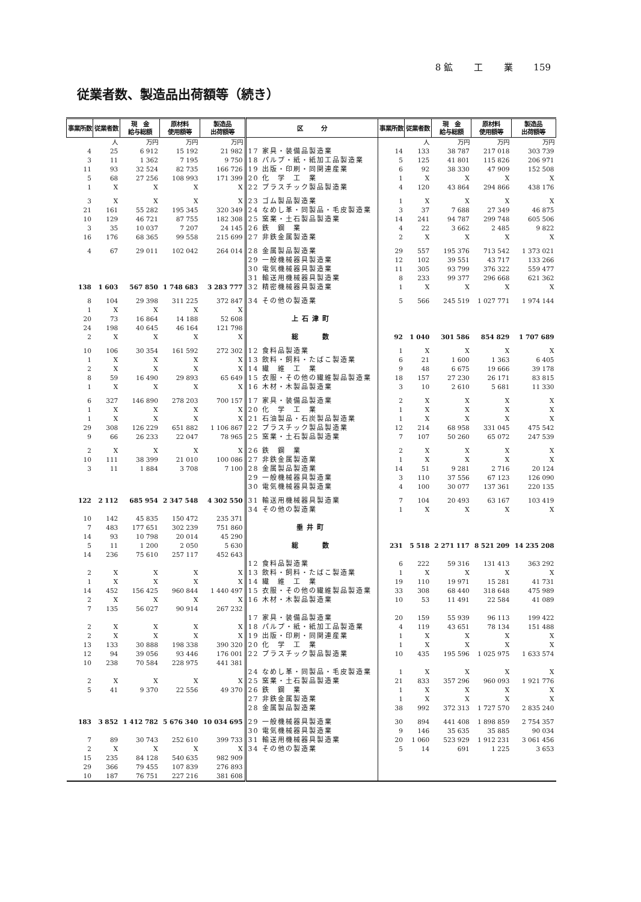8 鉱 工 業 159
従業者数、製造品出荷額等（続き）
| 事業所数 | 従業者数 | 現 金 給与総額 | 原材料 使用額等 | 製造品 出荷額等 | 区 分 | 事業所数 | 従業者数 | 現 金 給与総額 | 原材料 使用額等 | 製造品 出荷額等 |
| --- | --- | --- | --- | --- | --- | --- | --- | --- | --- | --- |
| | 人 | 万円 | 万円 | 万円 | | | 人 | 万円 | 万円 | 万円 |
| 4 | 25 | 6 912 | 15 192 | 21 982 | 17 家具・装備品製造業 | 14 | 133 | 38 787 | 217 018 | 303 739 |
| 3 | 11 | 1 362 | 7 195 | 9 750 | 18 パルプ・紙・紙加工品製造業 | 5 | 125 | 41 801 | 115 826 | 206 971 |
| 11 | 93 | 32 524 | 82 735 | 166 726 | 19 出版・印刷・同関連産業 | 6 | 92 | 38 330 | 47 909 | 152 508 |
| 5 | 68 | 27 256 | 108 993 | 171 399 | 20 化 学 工 業 | 1 | X | X | X | X |
| 1 | X | X | X | X | 22 プラスチック製品製造業 | 4 | 120 | 43 864 | 294 866 | 438 176 |
| 3 | X | X | X | X | 23 ゴム製品製造業 | 1 | X | X | X | X |
| 21 | 161 | 55 282 | 195 345 | 320 349 | 24 なめし革・同製品・毛皮製造業 | 3 | 37 | 7 688 | 27 349 | 46 875 |
| 10 | 129 | 46 721 | 87 755 | 182 308 | 25 窯業・土石製品製造業 | 14 | 241 | 94 787 | 299 748 | 605 506 |
| 3 | 35 | 10 037 | 7 207 | 24 145 | 26 鉄 鋼 業 | 4 | 22 | 3 662 | 2 485 | 9 822 |
| 16 | 176 | 68 365 | 99 558 | 215 699 | 27 非鉄金属製造業 | 2 | X | X | X | X |
| 4 | 67 | 29 011 | 102 042 | 264 014 | 28 金属製品製造業 | 29 | 557 | 195 376 | 713 542 | 1 373 021 |
| | | | | | 29 一般機械器具製造業 | 12 | 102 | 39 551 | 43 717 | 133 266 |
| | | | | | 30 電気機械器具製造業 | 11 | 305 | 93 799 | 376 322 | 559 477 |
| | | | | | 31 輸送用機械器具製造業 | 8 | 233 | 99 377 | 296 668 | 621 362 |
| 138 | 1 603 | 567 850 | 1 748 683 | 3 283 777 | 32 精密機械器具製造業 | 1 | X | X | X | X |
| 8 | 104 | 29 398 | 311 225 | 372 847 | 34 その他の製造業 | 5 | 566 | 245 519 | 1 027 771 | 1 974 144 |
| 1 | X | X | X | X | | | | | | |
| 20 | 73 | 16 864 | 14 188 | 52 608 | 上石津町 | | | | | |
| 24 | 198 | 40 645 | 46 164 | 121 798 | | | | | | |
| 2 | X | X | X | X | 総 数 | 92 | 1 040 | 301 586 | 854 829 | 1 707 689 |
| 10 | 106 | 30 354 | 161 592 | 272 302 | 12 食料品製造業 | 1 | X | X | X | X |
| 1 | X | X | X | X | 13 飲料・飼料・たばこ製造業 | 6 | 21 | 1 600 | 1 363 | 6 405 |
| 2 | X | X | X | X | 14 繊 維 工 業 | 9 | 48 | 6 675 | 19 666 | 39 178 |
| 8 | 59 | 16 490 | 29 893 | 65 649 | 15 衣服・その他の繊維製品製造業 | 18 | 157 | 27 230 | 26 171 | 83 815 |
| 1 | X | X | X | X | 16 木材・木製品製造業 | 3 | 10 | 2 610 | 5 681 | 11 330 |
| 6 | 327 | 146 890 | 278 203 | 700 157 | 17 家具・装備品製造業 | 2 | X | X | X | X |
| 1 | X | X | X | X | 20 化 学 工 業 | 1 | X | X | X | X |
| 1 | X | X | X | X | 21 石油製品・石炭製品製造業 | 1 | X | X | X | X |
| 29 | 308 | 126 229 | 651 882 | 1 106 867 | 22 プラスチック製品製造業 | 12 | 214 | 68 958 | 331 045 | 475 542 |
| 9 | 66 | 26 233 | 22 047 | 78 965 | 25 窯業・土石製品製造業 | 7 | 107 | 50 260 | 65 072 | 247 539 |
| 2 | X | X | X | X | 26 鉄 鋼 業 | 2 | X | X | X | X |
| 10 | 111 | 38 399 | 21 010 | 100 086 | 27 非鉄金属製造業 | 1 | X | X | X | X |
| 3 | 11 | 1 884 | 3 708 | 7 100 | 28 金属製品製造業 | 14 | 51 | 9 281 | 2 716 | 20 124 |
| | | | | | 29 一般機械器具製造業 | 3 | 110 | 37 556 | 67 123 | 126 090 |
| | | | | | 30 電気機械器具製造業 | 4 | 100 | 30 077 | 137 361 | 220 135 |
| 122 | 2 112 | 685 954 | 2 347 548 | 4 302 550 | 31 輸送用機械器具製造業 | 7 | 104 | 20 493 | 63 167 | 103 419 |
| | | | | | 34 その他の製造業 | 1 | X | X | X | X |
| 10 | 142 | 45 835 | 150 472 | 235 371 | | | | | | |
| 7 | 483 | 177 651 | 302 239 | 751 860 | 垂井町 | | | | | |
| 14 | 93 | 10 798 | 20 014 | 45 290 | | | | | | |
| 5 | 11 | 1 200 | 2 050 | 5 630 | 総 数 | 231 | 5 518 | 2 271 117 | 8 521 209 | 14 235 208 |
| 14 | 236 | 75 610 | 257 117 | 452 643 | | | | | | |
| | | | | | 12 食料品製造業 | 6 | 222 | 59 316 | 131 413 | 363 292 |
| 2 | X | X | X | X | 13 飲料・飼料・たばこ製造業 | 1 | X | X | X | X |
| 1 | X | X | X | X | 14 繊 維 工 業 | 19 | 110 | 19 971 | 15 281 | 41 731 |
| 14 | 452 | 156 425 | 960 844 | 1 440 497 | 15 衣服・その他の繊維製品製造業 | 33 | 308 | 68 440 | 318 648 | 475 989 |
| 2 | X | X | X | X | 16 木材・木製品製造業 | 10 | 53 | 11 491 | 22 584 | 41 089 |
| 7 | 135 | 56 027 | 90 914 | 267 232 | | | | | | |
| | | | | | 17 家具・装備品製造業 | 20 | 159 | 55 939 | 96 113 | 199 422 |
| 2 | X | X | X | X | 18 パルプ・紙・紙加工品製造業 | 4 | 119 | 43 651 | 78 134 | 151 488 |
| 2 | X | X | X | X | 19 出版・印刷・同関連産業 | 1 | X | X | X | X |
| 13 | 133 | 30 888 | 198 338 | 390 320 | 20 化 学 工 業 | 1 | X | X | X | X |
| 12 | 94 | 39 056 | 93 446 | 176 001 | 22 プラスチック製品製造業 | 10 | 435 | 195 596 | 1 025 975 | 1 633 574 |
| 10 | 238 | 70 584 | 228 975 | 441 381 | | | | | | |
| | | | | | 24 なめし革・同製品・毛皮製造業 | 1 | X | X | X | X |
| 2 | X | X | X | X | 25 窯業・土石製品製造業 | 21 | 833 | 357 296 | 960 093 | 1 921 776 |
| 5 | 41 | 9 370 | 22 556 | 49 370 | 26 鉄 鋼 業 | 1 | X | X | X | X |
| | | | | | 27 非鉄金属製造業 | 1 | X | X | X | X |
| | | | | | 28 金属製品製造業 | 38 | 992 | 372 313 | 1 727 570 | 2 835 240 |
| 183 | 3 852 | 1 412 782 | 5 676 340 | 10 034 695 | 29 一般機械器具製造業 | 30 | 894 | 441 408 | 1 898 859 | 2 754 357 |
| | | | | | 30 電気機械器具製造業 | 9 | 146 | 35 635 | 35 885 | 90 034 |
| 7 | 89 | 30 743 | 252 610 | 399 733 | 31 輸送用機械器具製造業 | 20 | 1 060 | 523 929 | 1 912 231 | 3 061 456 |
| 2 | X | X | X | X | 34 その他の製造業 | 5 | 14 | 691 | 1 225 | 3 653 |
| 15 | 235 | 84 128 | 540 635 | 982 909 | | | | | | |
| 29 | 366 | 79 455 | 107 839 | 276 893 | | | | | | |
| 10 | 187 | 76 751 | 227 216 | 381 608 | | | | | | |